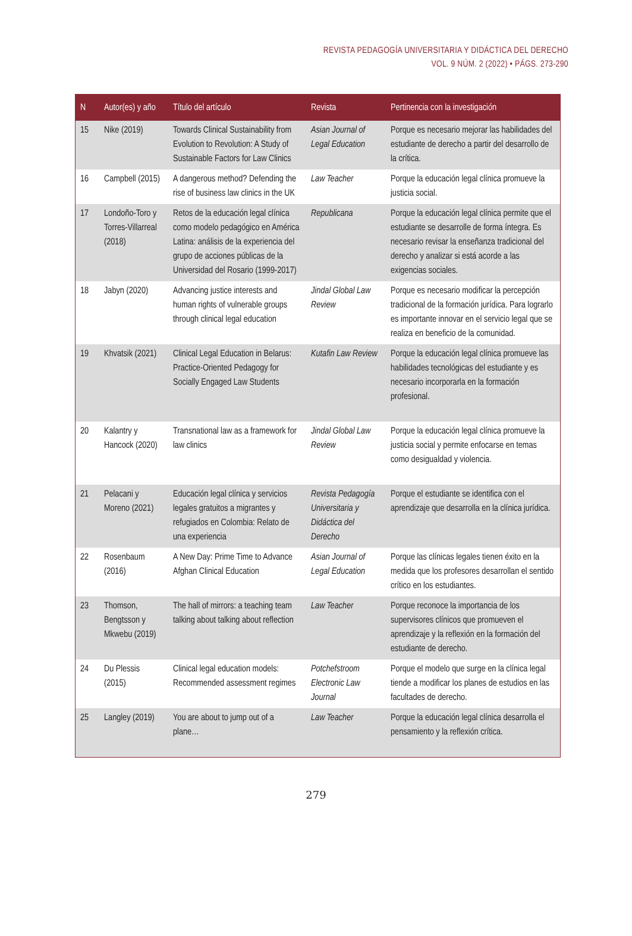REVISTA PEDAGOGÍA UNIVERSITARIA Y DIDÁCTICA DEL DERECHO
VOL. 9 NÚM. 2 (2022) • PÁGS. 273-290
| N | Autor(es) y año | Título del artículo | Revista | Pertinencia con la investigación |
| --- | --- | --- | --- | --- |
| 15 | Nike (2019) | Towards Clinical Sustainability from Evolution to Revolution: A Study of Sustainable Factors for Law Clinics | Asian Journal of Legal Education | Porque es necesario mejorar las habilidades del estudiante de derecho a partir del desarrollo de la crítica. |
| 16 | Campbell (2015) | A dangerous method? Defending the rise of business law clinics in the UK | Law Teacher | Porque la educación legal clínica promueve la justicia social. |
| 17 | Londoño-Toro y Torres-Villarreal (2018) | Retos de la educación legal clínica como modelo pedagógico en América Latina: análisis de la experiencia del grupo de acciones públicas de la Universidad del Rosario (1999-2017) | Republicana | Porque la educación legal clínica permite que el estudiante se desarrolle de forma íntegra. Es necesario revisar la enseñanza tradicional del derecho y analizar si está acorde a las exigencias sociales. |
| 18 | Jabyn (2020) | Advancing justice interests and human rights of vulnerable groups through clinical legal education | Jindal Global Law Review | Porque es necesario modificar la percepción tradicional de la formación jurídica. Para lograrlo es importante innovar en el servicio legal que se realiza en beneficio de la comunidad. |
| 19 | Khvatsik (2021) | Clinical Legal Education in Belarus: Practice-Oriented Pedagogy for Socially Engaged Law Students | Kutafin Law Review | Porque la educación legal clínica promueve las habilidades tecnológicas del estudiante y es necesario incorporarla en la formación profesional. |
| 20 | Kalantry y Hancock (2020) | Transnational law as a framework for law clinics | Jindal Global Law Review | Porque la educación legal clínica promueve la justicia social y permite enfocarse en temas como desigualdad y violencia. |
| 21 | Pelacani y Moreno (2021) | Educación legal clínica y servicios legales gratuitos a migrantes y refugiados en Colombia: Relato de una experiencia | Revista Pedagogía Universitaria y Didáctica del Derecho | Porque el estudiante se identifica con el aprendizaje que desarrolla en la clínica jurídica. |
| 22 | Rosenbaum (2016) | A New Day: Prime Time to Advance Afghan Clinical Education | Asian Journal of Legal Education | Porque las clínicas legales tienen éxito en la medida que los profesores desarrollan el sentido crítico en los estudiantes. |
| 23 | Thomson, Bengtsson y Mkwebu (2019) | The hall of mirrors: a teaching team talking about talking about reflection | Law Teacher | Porque reconoce la importancia de los supervisores clínicos que promueven el aprendizaje y la reflexión en la formación del estudiante de derecho. |
| 24 | Du Plessis (2015) | Clinical legal education models: Recommended assessment regimes | Potchefstroom Electronic Law Journal | Porque el modelo que surge en la clínica legal tiende a modificar los planes de estudios en las facultades de derecho. |
| 25 | Langley (2019) | You are about to jump out of a plane… | Law Teacher | Porque la educación legal clínica desarrolla el pensamiento y la reflexión crítica. |
279